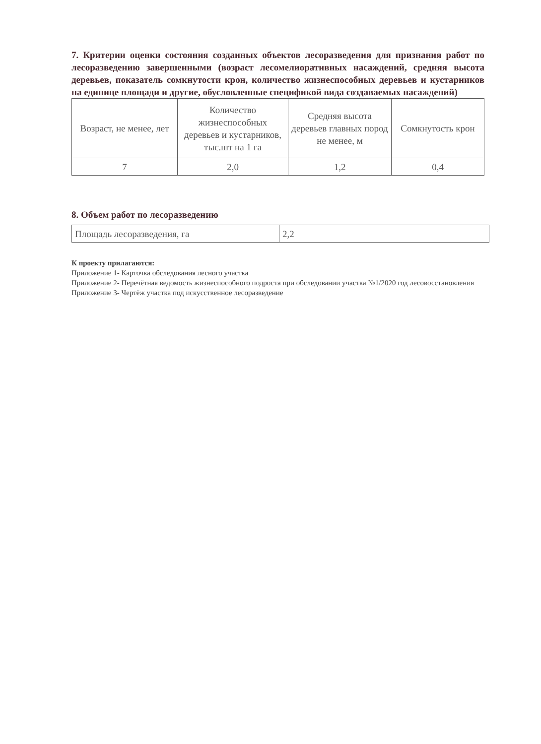7. Критерии оценки состояния созданных объектов лесоразведения для признания работ по лесоразведению завершенными (возраст лесомелиоративных насаждений, средняя высота деревьев, показатель сомкнутости крон, количество жизнеспособных деревьев и кустарников на единице площади и другие, обусловленные спецификой вида создаваемых насаждений)
| Возраст, не менее, лет | Количество жизнеспособных деревьев и кустарников, тыс.шт на 1 га | Средняя высота деревьев главных пород не менее, м | Сомкнутость крон |
| 7 | 2,0 | 1,2 | 0,4 |
8. Объем работ по лесоразведению
| Площадь лесоразведения, га | 2,2 |
К проекту прилагаются:
Приложение 1- Карточка обследования лесного участка
Приложение 2- Перечётная ведомость жизнеспособного подроста при обследовании участка №1/2020 год лесовосстановления
Приложение 3- Чертёж участка под искусственное лесоразведение